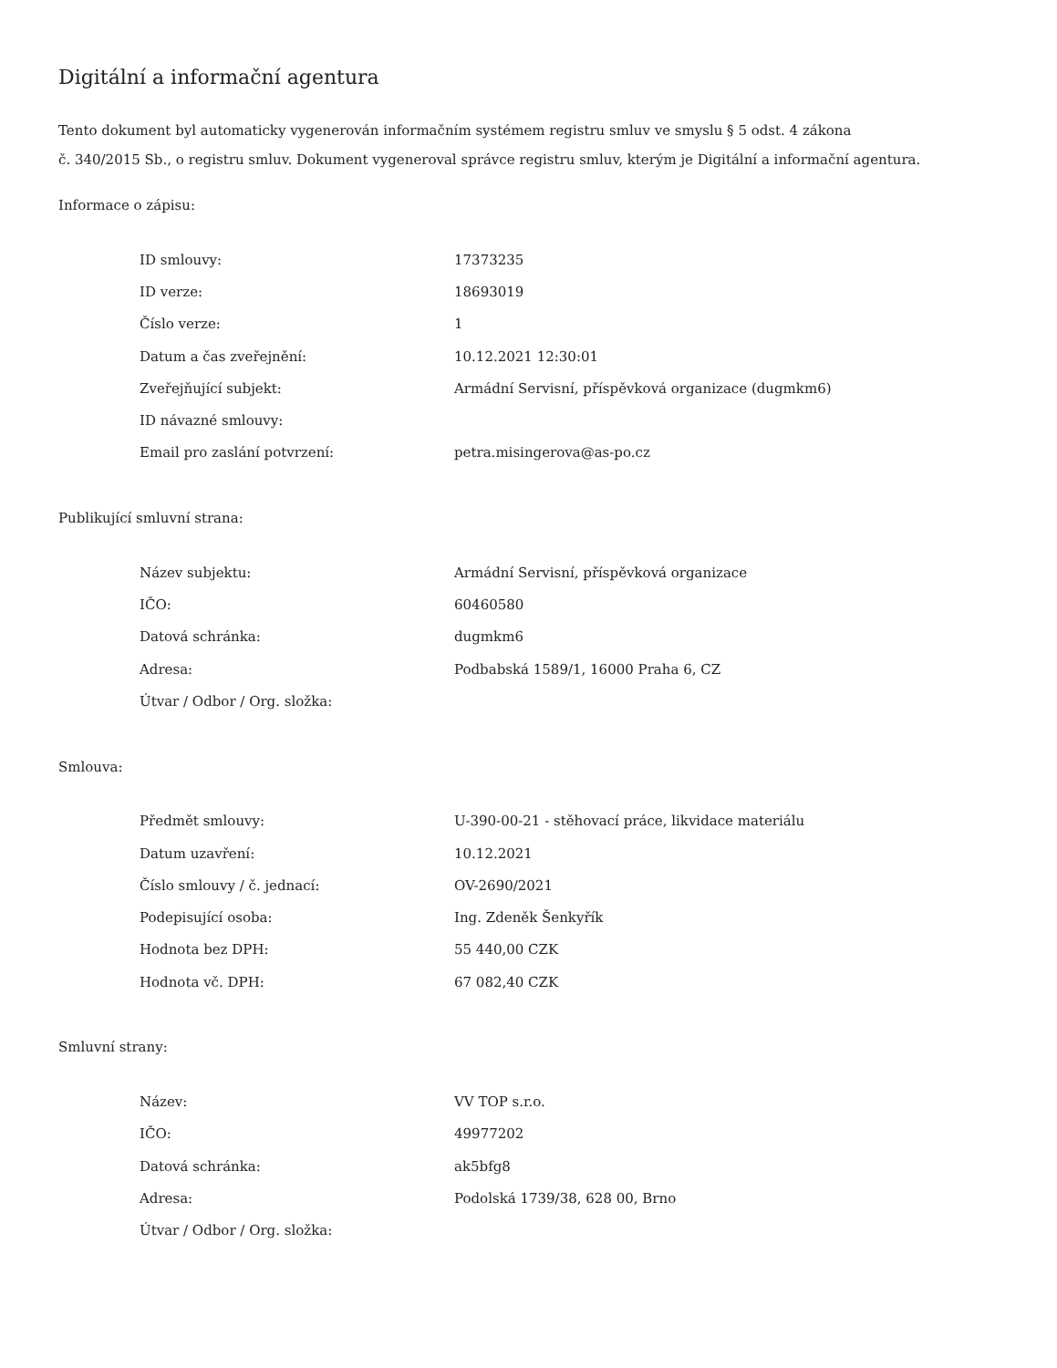Digitální a informační agentura
Tento dokument byl automaticky vygenerován informačním systémem registru smluv ve smyslu § 5 odst. 4 zákona
č. 340/2015 Sb., o registru smluv. Dokument vygeneroval správce registru smluv, kterým je Digitální a informační agentura.
Informace o zápisu:
| ID smlouvy: | 17373235 |
| ID verze: | 18693019 |
| Číslo verze: | 1 |
| Datum a čas zveřejnění: | 10.12.2021 12:30:01 |
| Zveřejňující subjekt: | Armádní Servisní, příspěvková organizace (dugmkm6) |
| ID návazné smlouvy: | |
| Email pro zaslání potvrzení: | petra.misingerova@as-po.cz |
Publikující smluvní strana:
| Název subjektu: | Armádní Servisní, příspěvková organizace |
| IČO: | 60460580 |
| Datová schránka: | dugmkm6 |
| Adresa: | Podbabská 1589/1, 16000 Praha 6, CZ |
| Útvar / Odbor / Org. složka: | |
Smlouva:
| Předmět smlouvy: | U-390-00-21 - stěhovací práce, likvidace materiálu |
| Datum uzavření: | 10.12.2021 |
| Číslo smlouvy / č. jednací: | OV-2690/2021 |
| Podepisující osoba: | Ing. Zdeněk Šenkyřík |
| Hodnota bez DPH: | 55 440,00 CZK |
| Hodnota vč. DPH: | 67 082,40 CZK |
Smluvní strany:
| Název: | VV TOP s.r.o. |
| IČO: | 49977202 |
| Datová schránka: | ak5bfg8 |
| Adresa: | Podolská 1739/38, 628 00, Brno |
| Útvar / Odbor / Org. složka: | |